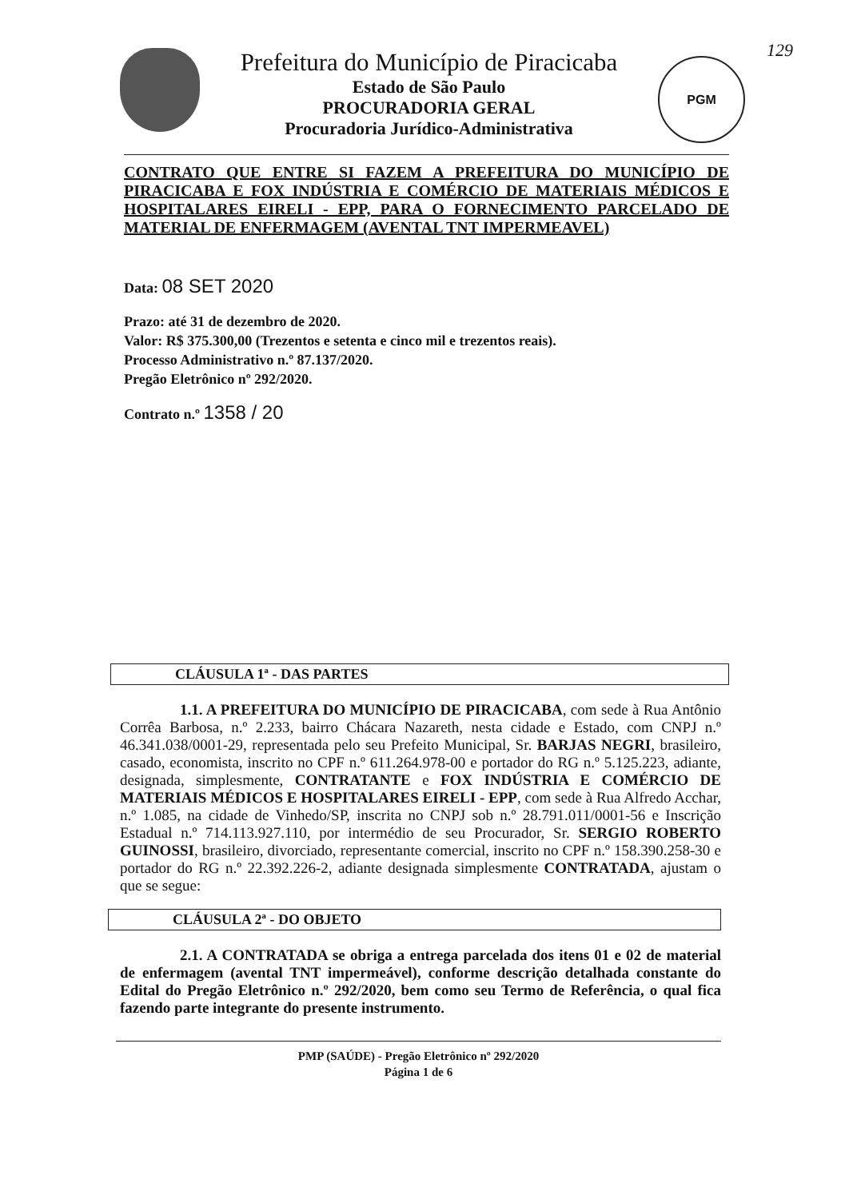129
Prefeitura do Município de Piracicaba
Estado de São Paulo
PROCURADORIA GERAL
Procuradoria Jurídico-Administrativa
PGM
CONTRATO QUE ENTRE SI FAZEM A PREFEITURA DO MUNICÍPIO DE PIRACICABA E FOX INDÚSTRIA E COMÉRCIO DE MATERIAIS MÉDICOS E HOSPITALARES EIRELI - EPP, PARA O FORNECIMENTO PARCELADO DE MATERIAL DE ENFERMAGEM (AVENTAL TNT IMPERMEAVEL)
Data: 08 SET 2020
Prazo: até 31 de dezembro de 2020.
Valor: R$ 375.300,00 (Trezentos e setenta e cinco mil e trezentos reais).
Processo Administrativo n.º 87.137/2020.
Pregão Eletrônico nº 292/2020.
Contrato n.º 1358 / 20
CLÁUSULA 1ª - DAS PARTES
1.1. A PREFEITURA DO MUNICÍPIO DE PIRACICABA, com sede à Rua Antônio Corrêa Barbosa, n.º 2.233, bairro Chácara Nazareth, nesta cidade e Estado, com CNPJ n.º 46.341.038/0001-29, representada pelo seu Prefeito Municipal, Sr. BARJAS NEGRI, brasileiro, casado, economista, inscrito no CPF n.º 611.264.978-00 e portador do RG n.º 5.125.223, adiante, designada, simplesmente, CONTRATANTE e FOX INDÚSTRIA E COMÉRCIO DE MATERIAIS MÉDICOS E HOSPITALARES EIRELI - EPP, com sede à Rua Alfredo Acchar, n.º 1.085, na cidade de Vinhedo/SP, inscrita no CNPJ sob n.º 28.791.011/0001-56 e Inscrição Estadual n.º 714.113.927.110, por intermédio de seu Procurador, Sr. SERGIO ROBERTO GUINOSSI, brasileiro, divorciado, representante comercial, inscrito no CPF n.º 158.390.258-30 e portador do RG n.º 22.392.226-2, adiante designada simplesmente CONTRATADA, ajustam o que se segue:
CLÁUSULA 2ª - DO OBJETO
2.1. A CONTRATADA se obriga a entrega parcelada dos itens 01 e 02 de material de enfermagem (avental TNT impermeável), conforme descrição detalhada constante do Edital do Pregão Eletrônico n.º 292/2020, bem como seu Termo de Referência, o qual fica fazendo parte integrante do presente instrumento.
PMP (SAÚDE) - Pregão Eletrônico nº 292/2020
Página 1 de 6